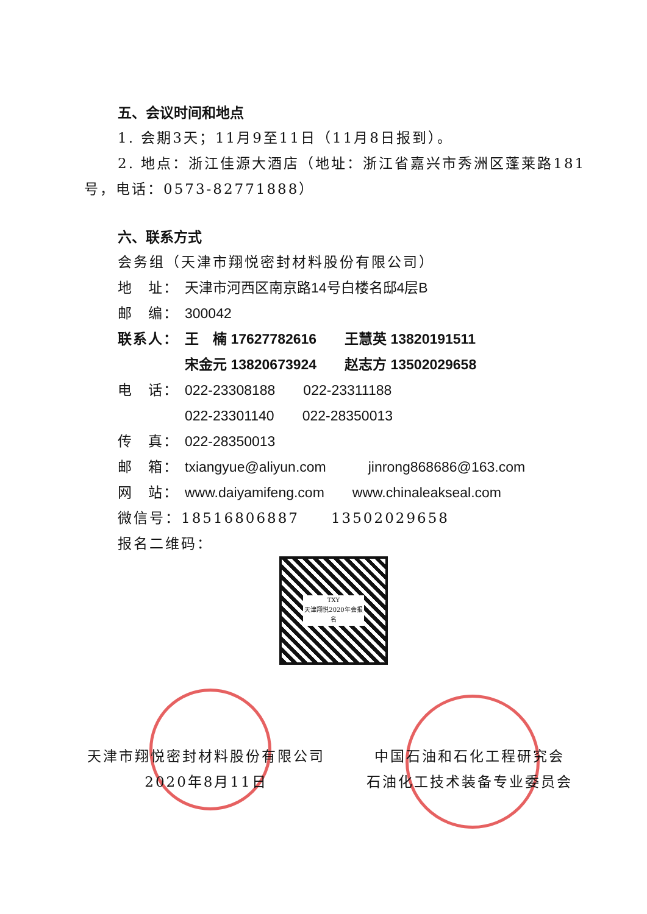五、会议时间和地点
1. 会期3天；11月9至11日（11月8日报到）。
2. 地点：浙江佳源大酒店（地址：浙江省嘉兴市秀洲区蓬莱路181号，电话：0573-82771888）
六、联系方式
会务组（天津市翔悦密封材料股份有限公司）
地　址： 天津市河西区南京路14号白楼名邸4层B
邮　编： 300042
联系人： 王　楠 17627782616　　王慧英 13820191511
宋金元 13820673924　　赵志方 13502029658
电　话： 022-23308188　　022-23311188
022-23301140　　022-28350013
传　真： 022-28350013
邮　箱： txiangyue@aliyun.com　　　jinrong868686@163.com
网　站： www.daiyamifeng.com　　www.chinaleakseal.com
微信号：18516806887　　13502029658
报名二维码：
TXY
天津翔悦2020年会报名
天津市翔悦密封材料股份有限公司
2020年8月11日
中国石油和石化工程研究会
石油化工技术装备专业委员会